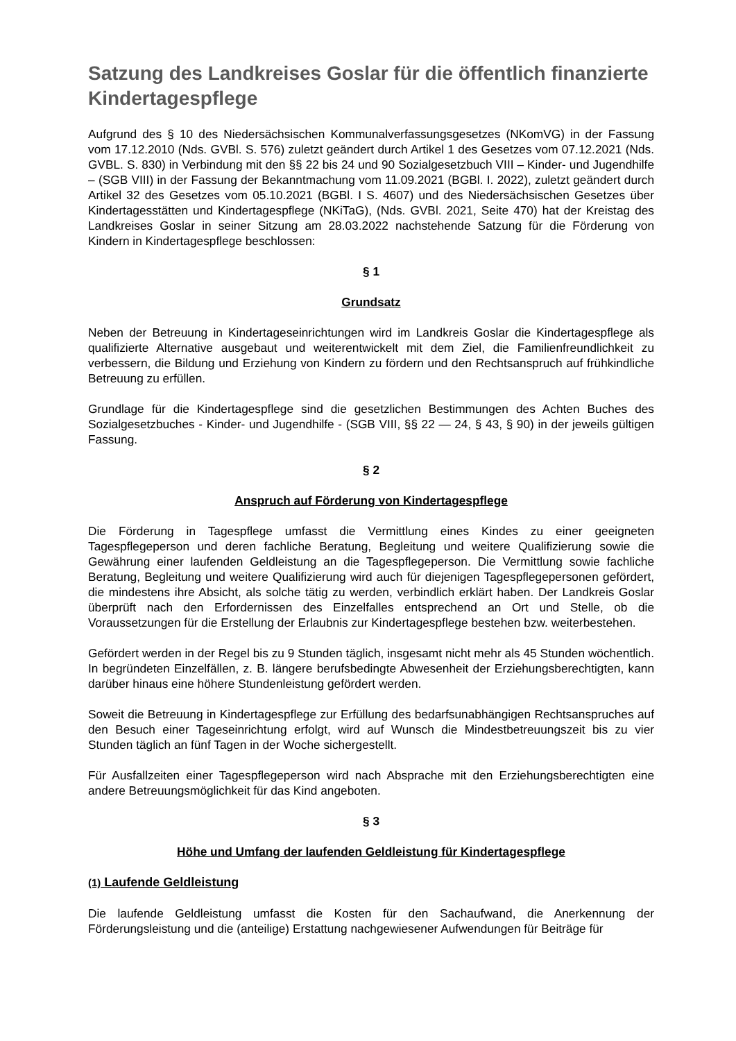Satzung des Landkreises Goslar für die öffentlich finanzierte Kindertagespflege
Aufgrund des § 10 des Niedersächsischen Kommunalverfassungsgesetzes (NKomVG) in der Fassung vom 17.12.2010 (Nds. GVBl. S. 576) zuletzt geändert durch Artikel 1 des Gesetzes vom 07.12.2021 (Nds. GVBL. S. 830) in Verbindung mit den §§ 22 bis 24 und 90 Sozialgesetzbuch VIII – Kinder- und Jugendhilfe – (SGB VIII) in der Fassung der Bekanntmachung vom 11.09.2021 (BGBl. I. 2022), zuletzt geändert durch Artikel 32 des Gesetzes vom 05.10.2021 (BGBl. I S. 4607) und des Niedersächsischen Gesetzes über Kindertagesstätten und Kindertagespflege (NKiTaG), (Nds. GVBl. 2021, Seite 470) hat der Kreistag des Landkreises Goslar in seiner Sitzung am 28.03.2022 nachstehende Satzung für die Förderung von Kindern in Kindertagespflege beschlossen:
§ 1
Grundsatz
Neben der Betreuung in Kindertageseinrichtungen wird im Landkreis Goslar die Kindertagespflege als qualifizierte Alternative ausgebaut und weiterentwickelt mit dem Ziel, die Familienfreundlichkeit zu verbessern, die Bildung und Erziehung von Kindern zu fördern und den Rechtsanspruch auf frühkindliche Betreuung zu erfüllen.
Grundlage für die Kindertagespflege sind die gesetzlichen Bestimmungen des Achten Buches des Sozialgesetzbuches - Kinder- und Jugendhilfe - (SGB VIII, §§ 22 — 24, § 43, § 90) in der jeweils gültigen Fassung.
§ 2
Anspruch auf Förderung von Kindertagespflege
Die Förderung in Tagespflege umfasst die Vermittlung eines Kindes zu einer geeigneten Tagespflegeperson und deren fachliche Beratung, Begleitung und weitere Qualifizierung sowie die Gewährung einer laufenden Geldleistung an die Tagespflegeperson. Die Vermittlung sowie fachliche Beratung, Begleitung und weitere Qualifizierung wird auch für diejenigen Tagespflegepersonen gefördert, die mindestens ihre Absicht, als solche tätig zu werden, verbindlich erklärt haben. Der Landkreis Goslar überprüft nach den Erfordernissen des Einzelfalles entsprechend an Ort und Stelle, ob die Voraussetzungen für die Erstellung der Erlaubnis zur Kindertagespflege bestehen bzw. weiterbestehen.
Gefördert werden in der Regel bis zu 9 Stunden täglich, insgesamt nicht mehr als 45 Stunden wöchentlich. In begründeten Einzelfällen, z. B. längere berufsbedingte Abwesenheit der Erziehungsberechtigten, kann darüber hinaus eine höhere Stundenleistung gefördert werden.
Soweit die Betreuung in Kindertagespflege zur Erfüllung des bedarfsunabhängigen Rechtsanspruches auf den Besuch einer Tageseinrichtung erfolgt, wird auf Wunsch die Mindestbetreuungszeit bis zu vier Stunden täglich an fünf Tagen in der Woche sichergestellt.
Für Ausfallzeiten einer Tagespflegeperson wird nach Absprache mit den Erziehungsberechtigten eine andere Betreuungsmöglichkeit für das Kind angeboten.
§ 3
Höhe und Umfang der laufenden Geldleistung für Kindertagespflege
(1) Laufende Geldleistung
Die laufende Geldleistung umfasst die Kosten für den Sachaufwand, die Anerkennung der Förderungsleistung und die (anteilige) Erstattung nachgewiesener Aufwendungen für Beiträge für